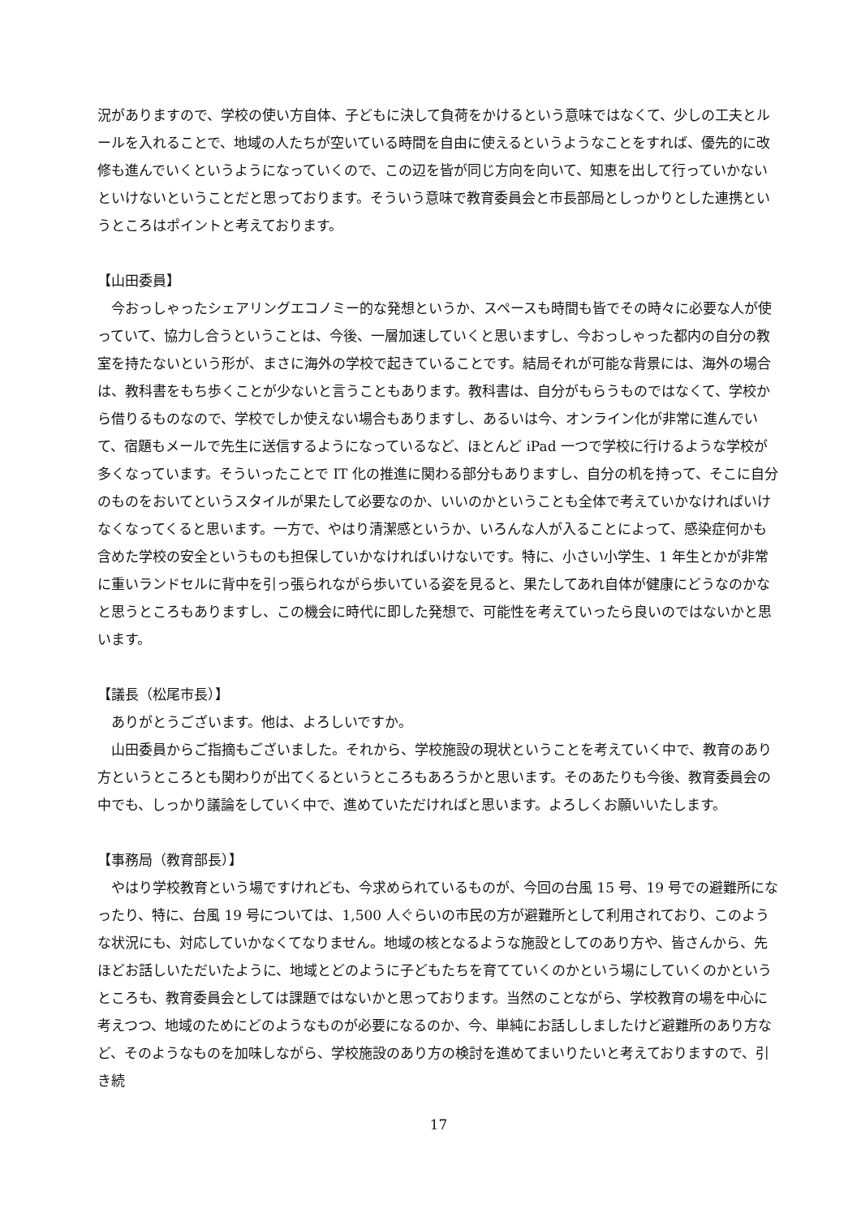況がありますので、学校の使い方自体、子どもに決して負荷をかけるという意味ではなくて、少しの工夫とルールを入れることで、地域の人たちが空いている時間を自由に使えるというようなことをすれば、優先的に改修も進んでいくというようになっていくので、この辺を皆が同じ方向を向いて、知恵を出して行っていかないといけないということだと思っております。そういう意味で教育委員会と市長部局としっかりとした連携というところはポイントと考えております。
【山田委員】
今おっしゃったシェアリングエコノミー的な発想というか、スペースも時間も皆でその時々に必要な人が使っていて、協力し合うということは、今後、一層加速していくと思いますし、今おっしゃった都内の自分の教室を持たないという形が、まさに海外の学校で起きていることです。結局それが可能な背景には、海外の場合は、教科書をもち歩くことが少ないと言うこともあります。教科書は、自分がもらうものではなくて、学校から借りるものなので、学校でしか使えない場合もありますし、あるいは今、オンライン化が非常に進んでいて、宿題もメールで先生に送信するようになっているなど、ほとんど iPad 一つで学校に行けるような学校が多くなっています。そういったことで IT 化の推進に関わる部分もありますし、自分の机を持って、そこに自分のものをおいてというスタイルが果たして必要なのか、いいのかということも全体で考えていかなければいけなくなってくると思います。一方で、やはり清潔感というか、いろんな人が入ることによって、感染症何かも含めた学校の安全というものも担保していかなければいけないです。特に、小さい小学生、1 年生とかが非常に重いランドセルに背中を引っ張られながら歩いている姿を見ると、果たしてあれ自体が健康にどうなのかなと思うところもありますし、この機会に時代に即した発想で、可能性を考えていったら良いのではないかと思います。
【議長（松尾市長）】
ありがとうございます。他は、よろしいですか。
山田委員からご指摘もございました。それから、学校施設の現状ということを考えていく中で、教育のあり方というところとも関わりが出てくるというところもあろうかと思います。そのあたりも今後、教育委員会の中でも、しっかり議論をしていく中で、進めていただければと思います。よろしくお願いいたします。
【事務局（教育部長）】
やはり学校教育という場ですけれども、今求められているものが、今回の台風 15 号、19 号での避難所になったり、特に、台風 19 号については、1,500 人ぐらいの市民の方が避難所として利用されており、このような状況にも、対応していかなくてなりません。地域の核となるような施設としてのあり方や、皆さんから、先ほどお話しいただいたように、地域とどのように子どもたちを育てていくのかという場にしていくのかというところも、教育委員会としては課題ではないかと思っております。当然のことながら、学校教育の場を中心に考えつつ、地域のためにどのようなものが必要になるのか、今、単純にお話ししましたけど避難所のあり方など、そのようなものを加味しながら、学校施設のあり方の検討を進めてまいりたいと考えておりますので、引き続
17